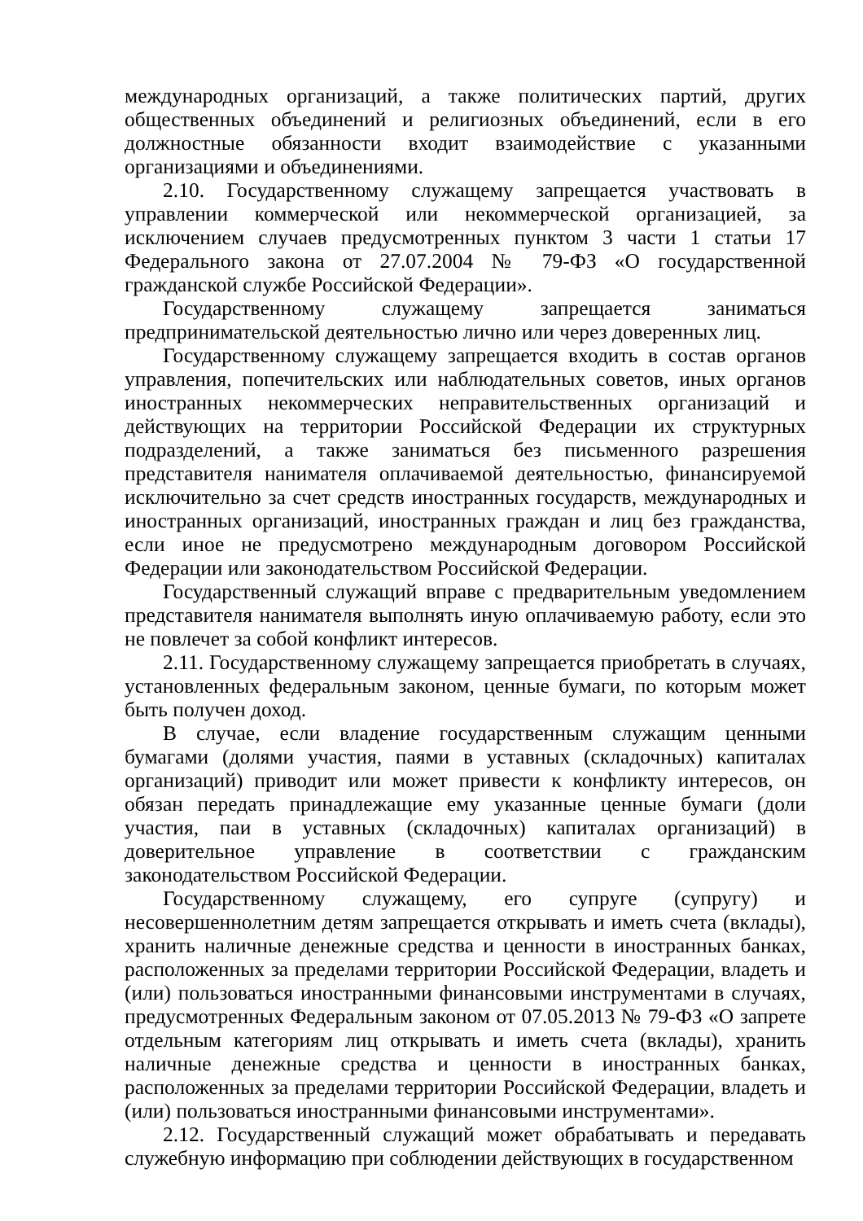международных организаций, а также политических партий, других общественных объединений и религиозных объединений, если в его должностные обязанности входит взаимодействие с указанными организациями и объединениями.
2.10. Государственному служащему запрещается участвовать в управлении коммерческой или некоммерческой организацией, за исключением случаев предусмотренных пунктом 3 части 1 статьи 17 Федерального закона от 27.07.2004 № 79-ФЗ «О государственной гражданской службе Российской Федерации».
Государственному служащему запрещается заниматься предпринимательской деятельностью лично или через доверенных лиц.
Государственному служащему запрещается входить в состав органов управления, попечительских или наблюдательных советов, иных органов иностранных некоммерческих неправительственных организаций и действующих на территории Российской Федерации их структурных подразделений, а также заниматься без письменного разрешения представителя нанимателя оплачиваемой деятельностью, финансируемой исключительно за счет средств иностранных государств, международных и иностранных организаций, иностранных граждан и лиц без гражданства, если иное не предусмотрено международным договором Российской Федерации или законодательством Российской Федерации.
Государственный служащий вправе с предварительным уведомлением представителя нанимателя выполнять иную оплачиваемую работу, если это не повлечет за собой конфликт интересов.
2.11. Государственному служащему запрещается приобретать в случаях, установленных федеральным законом, ценные бумаги, по которым может быть получен доход.
В случае, если владение государственным служащим ценными бумагами (долями участия, паями в уставных (складочных) капиталах организаций) приводит или может привести к конфликту интересов, он обязан передать принадлежащие ему указанные ценные бумаги (доли участия, паи в уставных (складочных) капиталах организаций) в доверительное управление в соответствии с гражданским законодательством Российской Федерации.
Государственному служащему, его супруге (супругу) и несовершеннолетним детям запрещается открывать и иметь счета (вклады), хранить наличные денежные средства и ценности в иностранных банках, расположенных за пределами территории Российской Федерации, владеть и (или) пользоваться иностранными финансовыми инструментами в случаях, предусмотренных Федеральным законом от 07.05.2013 № 79-ФЗ «О запрете отдельным категориям лиц открывать и иметь счета (вклады), хранить наличные денежные средства и ценности в иностранных банках, расположенных за пределами территории Российской Федерации, владеть и (или) пользоваться иностранными финансовыми инструментами».
2.12. Государственный служащий может обрабатывать и передавать служебную информацию при соблюдении действующих в государственном